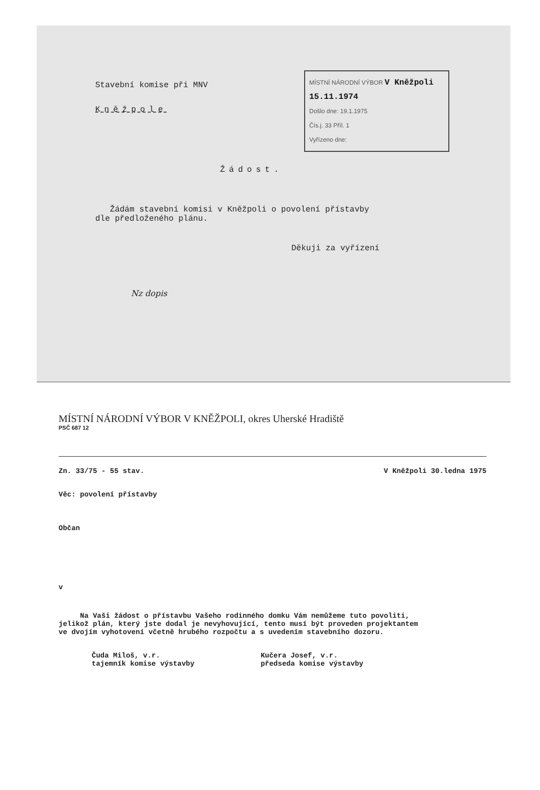MÍSTNÍ NÁRODNÍ VÝBOR V Kněžpoli 15.11.1974
Došlo dne: 19.1.1975
Čís.j. 33 Příl. 1
Vyřízeno dne:
Stavební komise při MNV
Kněžpole
Žádost.
Žádám stavební komisi v Kněžpoli o povolení přístavby
dle předloženého plánu.
Děkuji za vyřízení
Nz dopis
MÍSTNÍ NÁRODNÍ VÝBOR V KNĚŽPOLI, okres Uherské Hradiště
PSČ 687 12
Zn. 33/75 - 55 stav. V Kněžpoli 30.ledna 1975
Věc: povolení přístavby
Občan
v
Na Vaši žádost o přístavbu Vašeho rodinného domku Vám nemůžeme tuto povoliti,
jelikož plán, který jste dodal je nevyhovující, tento musí být proveden projektantem
ve dvojím vyhotovení včetně hrubého rozpočtu a s uvedením stavebního dozoru.
Čuda Miloš, v.r.
tajemník komise výstavby
Kučera Josef, v.r.
předseda komise výstavby